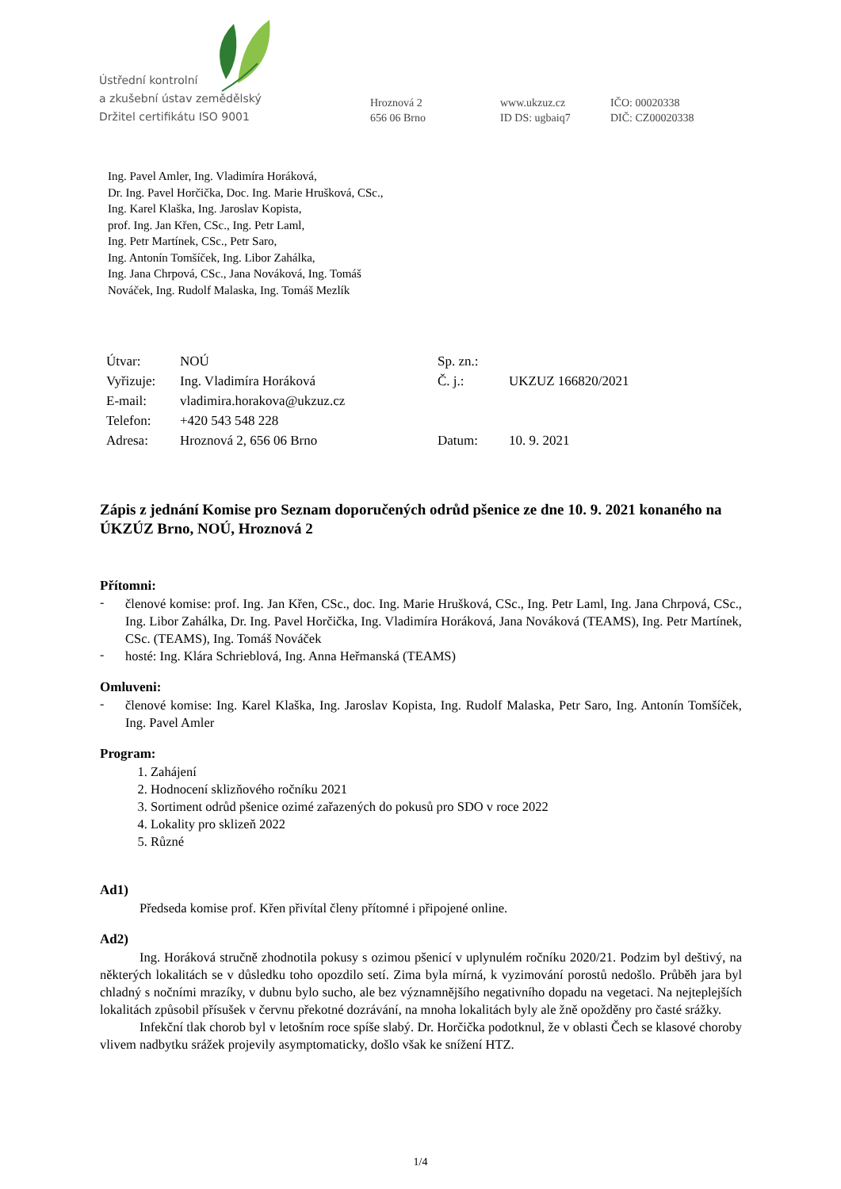Ústřední kontrolní
a zkušební ústav zemědělský
Držitel certifikátu ISO 9001
Hroznová 2
656 06 Brno
www.ukzuz.cz
ID DS: ugbaiq7
IČO: 00020338
DIČ: CZ00020338
Ing. Pavel Amler, Ing. Vladimíra Horáková,
Dr. Ing. Pavel Horčička, Doc. Ing. Marie Hrušková, CSc.,
Ing. Karel Klaška, Ing. Jaroslav Kopista,
prof. Ing. Jan Křen, CSc., Ing. Petr Laml,
Ing. Petr Martínek, CSc., Petr Saro,
Ing. Antonín Tomšíček, Ing. Libor Zahálka,
Ing. Jana Chrpová, CSc., Jana Nováková, Ing. Tomáš
Nováček, Ing. Rudolf Malaska, Ing. Tomáš Mezlík
| Útvar: | NOÚ | Sp. zn.: | |
| Vyřizuje: | Ing. Vladimíra Horáková | Č. j.: | UKZUZ 166820/2021 |
| E-mail: | vladimira.horakova@ukzuz.cz | | |
| Telefon: | +420 543 548 228 | | |
| Adresa: | Hroznová 2, 656 06 Brno | Datum: | 10. 9. 2021 |
Zápis z jednání Komise pro Seznam doporučených odrůd pšenice ze dne 10. 9. 2021 konaného na ÚKZÚZ Brno, NOÚ, Hroznová 2
Přítomni:
-
členové komise: prof. Ing. Jan Křen, CSc., doc. Ing. Marie Hrušková, CSc., Ing. Petr Laml, Ing. Jana Chrpová, CSc., Ing. Libor Zahálka, Dr. Ing. Pavel Horčička, Ing. Vladimíra Horáková, Jana Nováková (TEAMS), Ing. Petr Martínek, CSc. (TEAMS), Ing. Tomáš Nováček
-
hosté: Ing. Klára Schrieblová, Ing. Anna Heřmanská (TEAMS)
Omluveni:
-
členové komise: Ing. Karel Klaška, Ing. Jaroslav Kopista, Ing. Rudolf Malaska, Petr Saro, Ing. Antonín Tomšíček, Ing. Pavel Amler
Program:
1. Zahájení
2. Hodnocení sklizňového ročníku 2021
3. Sortiment odrůd pšenice ozimé zařazených do pokusů pro SDO v roce 2022
4. Lokality pro sklizeň 2022
5. Různé
Ad1)
Předseda komise prof. Křen přivítal členy přítomné i připojené online.
Ad2)
Ing. Horáková stručně zhodnotila pokusy s ozimou pšenicí v uplynulém ročníku 2020/21. Podzim byl deštivý, na některých lokalitách se v důsledku toho opozdilo setí. Zima byla mírná, k vyzimování porostů nedošlo. Průběh jara byl chladný s nočními mrazíky, v dubnu bylo sucho, ale bez významnějšího negativního dopadu na vegetaci. Na nejteplejších lokalitách způsobil přísušek v červnu překotné dozrávání, na mnoha lokalitách byly ale žně opožděny pro časté srážky.
Infekční tlak chorob byl v letošním roce spíše slabý. Dr. Horčička podotknul, že v oblasti Čech se klasové choroby vlivem nadbytku srážek projevily asymptomaticky, došlo však ke snížení HTZ.
1/4